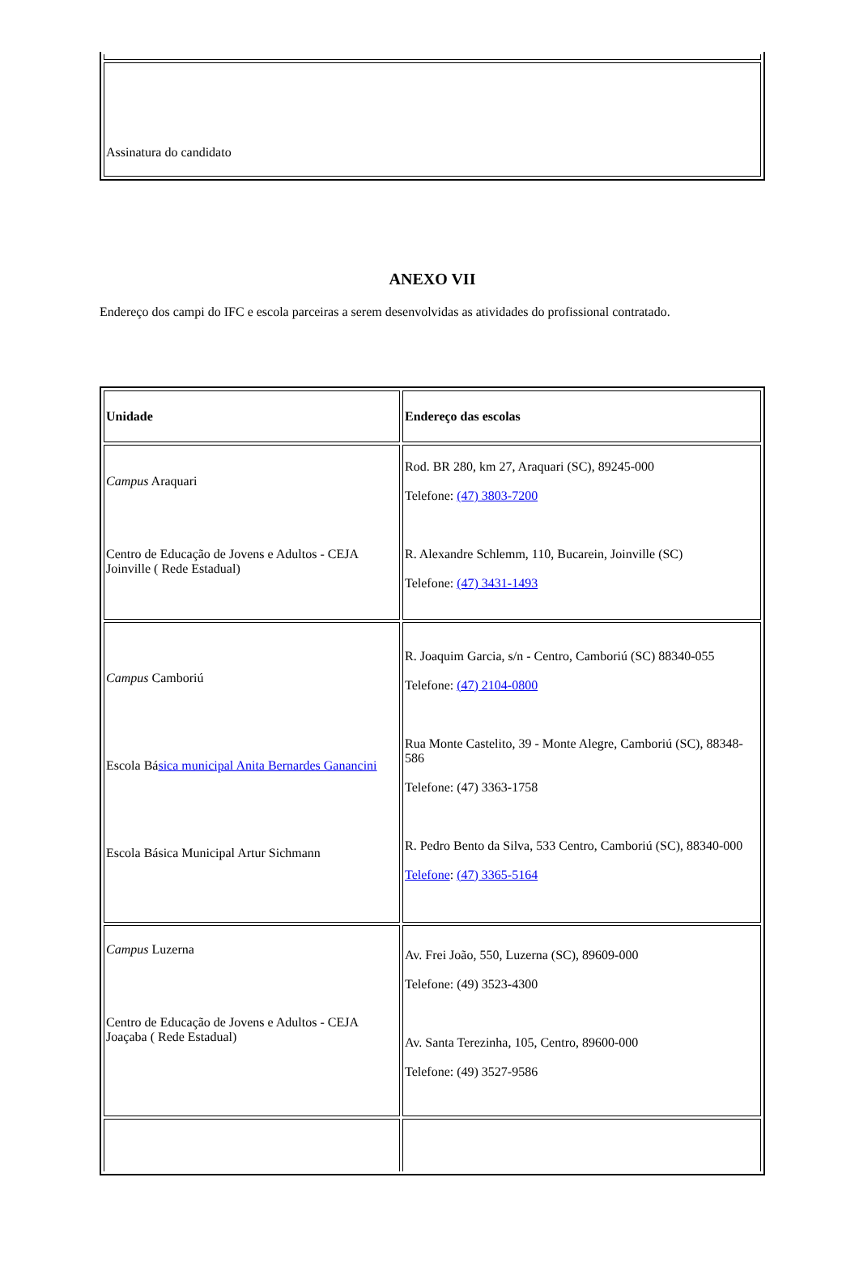| Assinatura do candidato |
ANEXO VII
Endereço dos campi do IFC e escola parceiras a serem desenvolvidas as atividades do profissional contratado.
| Unidade | Endereço das escolas |
| Campus Araquari Centro de Educação de Jovens e Adultos - CEJA Joinville ( Rede Estadual) | Rod. BR 280, km 27, Araquari (SC), 89245-000 Telefone: (47) 3803-7200 R. Alexandre Schlemm, 110, Bucarein, Joinville (SC) Telefone: (47) 3431-1493 |
| Campus Camboriú Escola Bá sica municipal Anita Bernardes Ganancini Escola Básica Municipal Artur Sichmann | R. Joaquim Garcia, s/n - Centro, Camboriú (SC) 88340-055 Telefone: (47) 2104-0800 Rua Monte Castelito, 39 - Monte Alegre, Camboriú (SC), 88348-586 Telefone: (47) 3363-1758 R. Pedro Bento da Silva, 533 Centro, Camboriú (SC), 88340-000 Telefone : (47) 3365-5164 |
| Campus Luzerna Centro de Educação de Jovens e Adultos - CEJA Joaçaba ( Rede Estadual) | Av. Frei João, 550, Luzerna (SC), 89609-000 Telefone: (49) 3523-4300 Av. Santa Terezinha, 105, Centro, 89600-000 Telefone: (49) 3527-9586 |